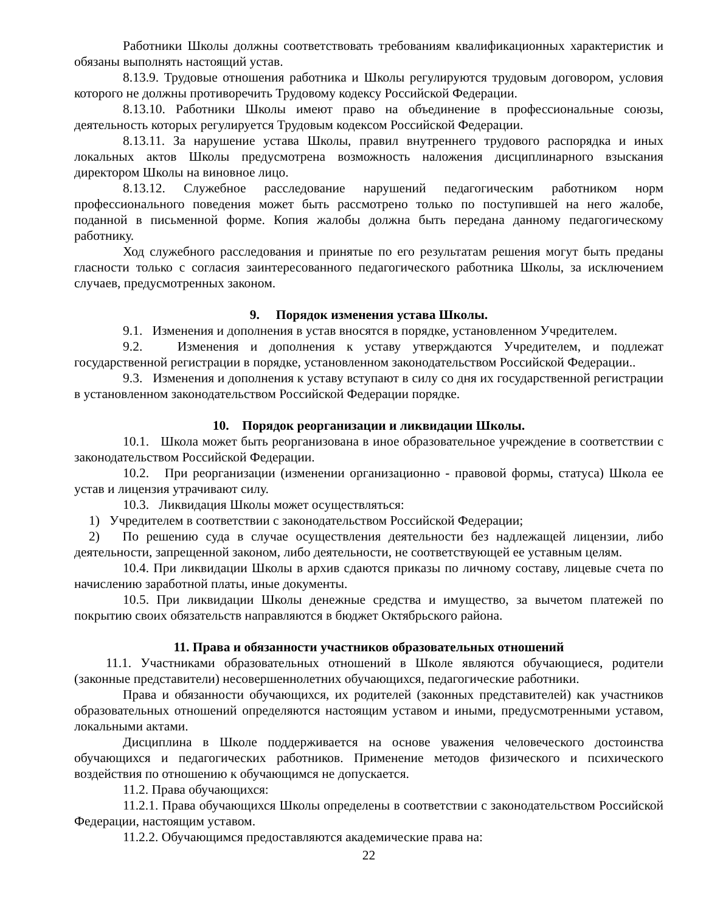Работники Школы должны соответствовать требованиям квалификационных характеристик и обязаны выполнять настоящий устав.
8.13.9. Трудовые отношения работника и Школы регулируются трудовым договором, условия которого не должны противоречить Трудовому кодексу Российской Федерации.
8.13.10. Работники Школы имеют право на объединение в профессиональные союзы, деятельность которых регулируется Трудовым кодексом Российской Федерации.
8.13.11. За нарушение устава Школы, правил внутреннего трудового распорядка и иных локальных актов Школы предусмотрена возможность наложения дисциплинарного взыскания директором Школы на виновное лицо.
8.13.12. Служебное расследование нарушений педагогическим работником норм профессионального поведения может быть рассмотрено только по поступившей на него жалобе, поданной в письменной форме. Копия жалобы должна быть передана данному педагогическому работнику.
Ход служебного расследования и принятые по его результатам решения могут быть преданы гласности только с согласия заинтересованного педагогического работника Школы, за исключением случаев, предусмотренных законом.
9. Порядок изменения устава Школы.
9.1. Изменения и дополнения в устав вносятся в порядке, установленном Учредителем.
9.2. Изменения и дополнения к уставу утверждаются Учредителем, и подлежат государственной регистрации в порядке, установленном законодательством Российской Федерации..
9.3. Изменения и дополнения к уставу вступают в силу со дня их государственной регистрации в установленном законодательством Российской Федерации порядке.
10. Порядок реорганизации и ликвидации Школы.
10.1. Школа может быть реорганизована в иное образовательное учреждение в соответствии с законодательством Российской Федерации.
10.2. При реорганизации (изменении организационно - правовой формы, статуса) Школа ее устав и лицензия утрачивают силу.
10.3. Ликвидация Школы может осуществляться:
1) Учредителем в соответствии с законодательством Российской Федерации;
2) По решению суда в случае осуществления деятельности без надлежащей лицензии, либо деятельности, запрещенной законом, либо деятельности, не соответствующей ее уставным целям.
10.4. При ликвидации Школы в архив сдаются приказы по личному составу, лицевые счета по начислению заработной платы, иные документы.
10.5. При ликвидации Школы денежные средства и имущество, за вычетом платежей по покрытию своих обязательств направляются в бюджет Октябрьского района.
11. Права и обязанности участников образовательных отношений
11.1. Участниками образовательных отношений в Школе являются обучающиеся, родители (законные представители) несовершеннолетних обучающихся, педагогические работники.
Права и обязанности обучающихся, их родителей (законных представителей) как участников образовательных отношений определяются настоящим уставом и иными, предусмотренными уставом, локальными актами.
Дисциплина в Школе поддерживается на основе уважения человеческого достоинства обучающихся и педагогических работников. Применение методов физического и психического воздействия по отношению к обучающимся не допускается.
11.2. Права обучающихся:
11.2.1. Права обучающихся Школы определены в соответствии с законодательством Российской Федерации, настоящим уставом.
11.2.2. Обучающимся предоставляются академические права на:
22